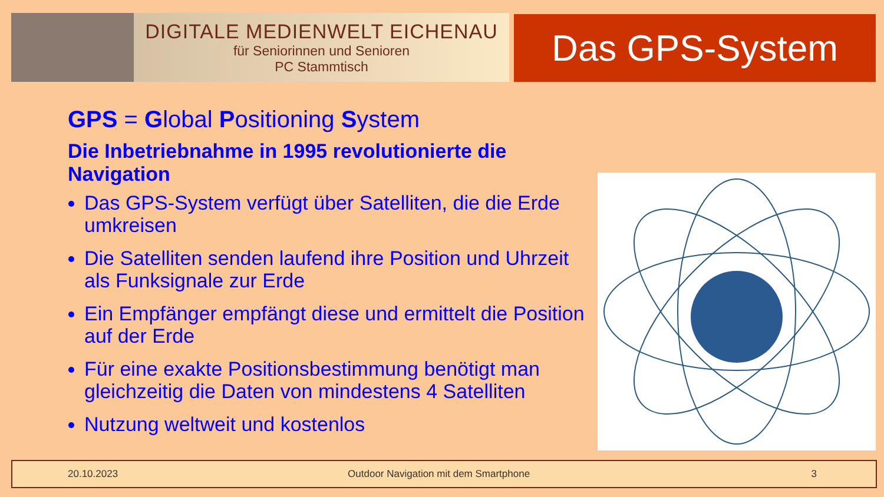DIGITALE MEDIENWELT EICHENAU
für Seniorinnen und Senioren
PC Stammtisch
Das GPS-System
GPS = Global Positioning System
Die Inbetriebnahme in 1995 revolutionierte die Navigation
Das GPS-System verfügt über Satelliten, die die Erde umkreisen
Die Satelliten senden laufend ihre Position und Uhrzeit als Funksignale zur Erde
Ein Empfänger empfängt diese und ermittelt die Position auf der Erde
Für eine exakte Positionsbestimmung benötigt man gleichzeitig die Daten von mindestens 4 Satelliten
Nutzung weltweit und kostenlos
20.10.2023 Outdoor Navigation mit dem Smartphone 3